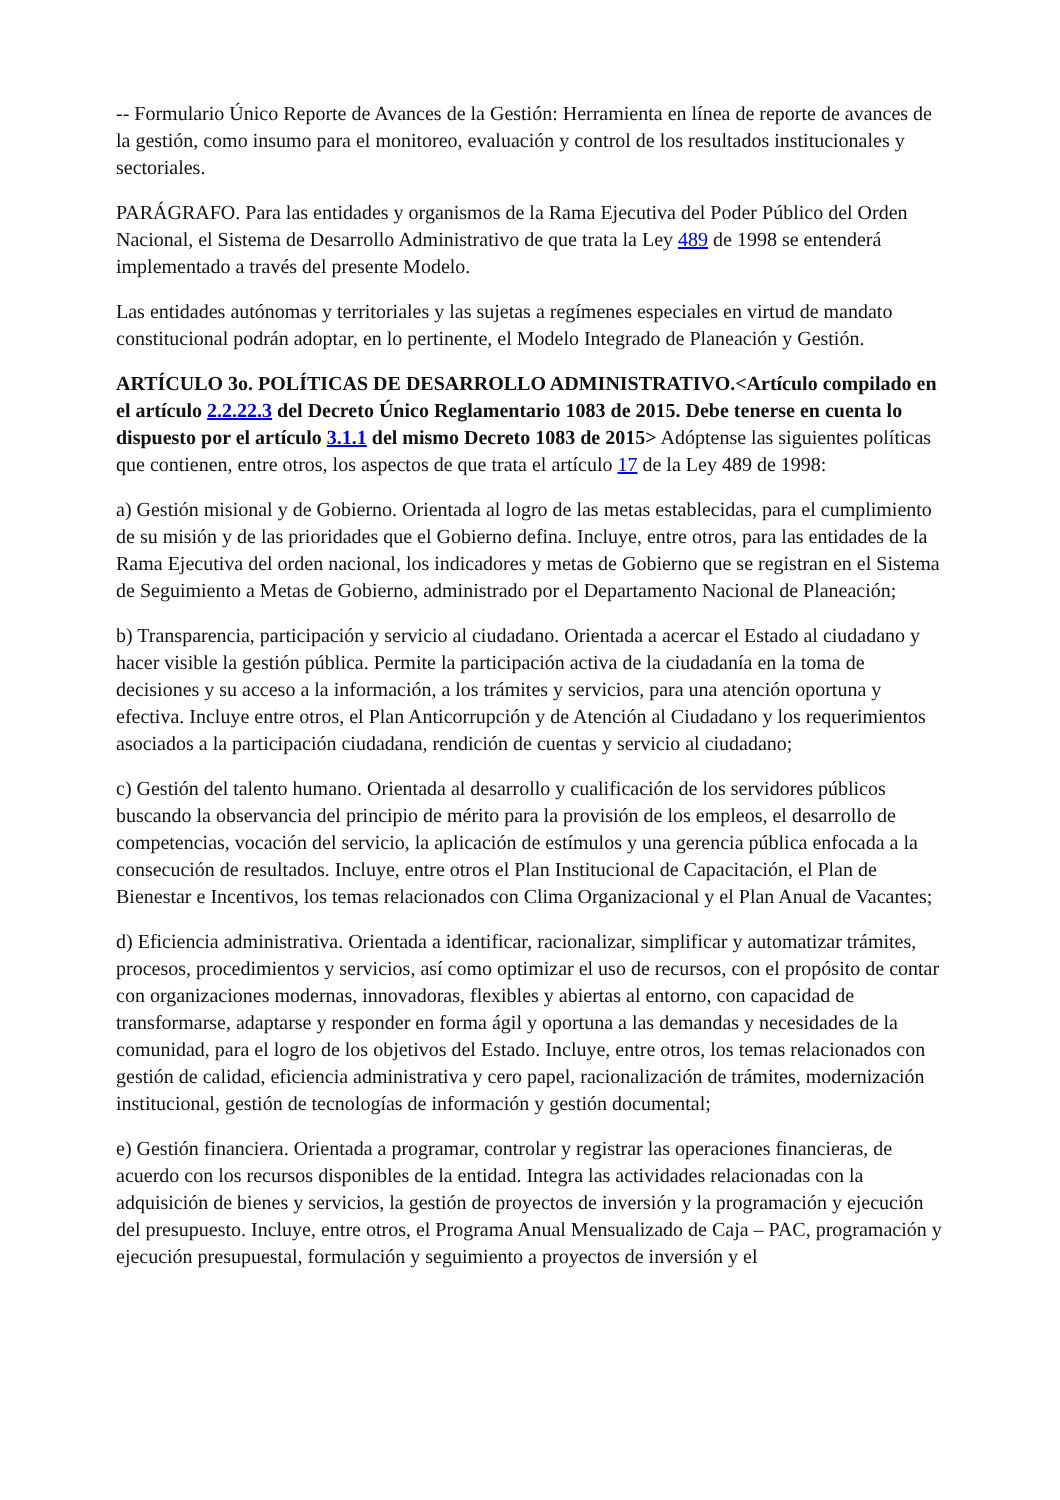-- Formulario Único Reporte de Avances de la Gestión: Herramienta en línea de reporte de avances de la gestión, como insumo para el monitoreo, evaluación y control de los resultados institucionales y sectoriales.
PARÁGRAFO. Para las entidades y organismos de la Rama Ejecutiva del Poder Público del Orden Nacional, el Sistema de Desarrollo Administrativo de que trata la Ley 489 de 1998 se entenderá implementado a través del presente Modelo.
Las entidades autónomas y territoriales y las sujetas a regímenes especiales en virtud de mandato constitucional podrán adoptar, en lo pertinente, el Modelo Integrado de Planeación y Gestión.
ARTÍCULO 3o. POLÍTICAS DE DESARROLLO ADMINISTRATIVO.<Artículo compilado en el artículo 2.2.22.3 del Decreto Único Reglamentario 1083 de 2015. Debe tenerse en cuenta lo dispuesto por el artículo 3.1.1 del mismo Decreto 1083 de 2015> Adóptense las siguientes políticas que contienen, entre otros, los aspectos de que trata el artículo 17 de la Ley 489 de 1998:
a) Gestión misional y de Gobierno. Orientada al logro de las metas establecidas, para el cumplimiento de su misión y de las prioridades que el Gobierno defina. Incluye, entre otros, para las entidades de la Rama Ejecutiva del orden nacional, los indicadores y metas de Gobierno que se registran en el Sistema de Seguimiento a Metas de Gobierno, administrado por el Departamento Nacional de Planeación;
b) Transparencia, participación y servicio al ciudadano. Orientada a acercar el Estado al ciudadano y hacer visible la gestión pública. Permite la participación activa de la ciudadanía en la toma de decisiones y su acceso a la información, a los trámites y servicios, para una atención oportuna y efectiva. Incluye entre otros, el Plan Anticorrupción y de Atención al Ciudadano y los requerimientos asociados a la participación ciudadana, rendición de cuentas y servicio al ciudadano;
c) Gestión del talento humano. Orientada al desarrollo y cualificación de los servidores públicos buscando la observancia del principio de mérito para la provisión de los empleos, el desarrollo de competencias, vocación del servicio, la aplicación de estímulos y una gerencia pública enfocada a la consecución de resultados. Incluye, entre otros el Plan Institucional de Capacitación, el Plan de Bienestar e Incentivos, los temas relacionados con Clima Organizacional y el Plan Anual de Vacantes;
d) Eficiencia administrativa. Orientada a identificar, racionalizar, simplificar y automatizar trámites, procesos, procedimientos y servicios, así como optimizar el uso de recursos, con el propósito de contar con organizaciones modernas, innovadoras, flexibles y abiertas al entorno, con capacidad de transformarse, adaptarse y responder en forma ágil y oportuna a las demandas y necesidades de la comunidad, para el logro de los objetivos del Estado. Incluye, entre otros, los temas relacionados con gestión de calidad, eficiencia administrativa y cero papel, racionalización de trámites, modernización institucional, gestión de tecnologías de información y gestión documental;
e) Gestión financiera. Orientada a programar, controlar y registrar las operaciones financieras, de acuerdo con los recursos disponibles de la entidad. Integra las actividades relacionadas con la adquisición de bienes y servicios, la gestión de proyectos de inversión y la programación y ejecución del presupuesto. Incluye, entre otros, el Programa Anual Mensualizado de Caja – PAC, programación y ejecución presupuestal, formulación y seguimiento a proyectos de inversión y el